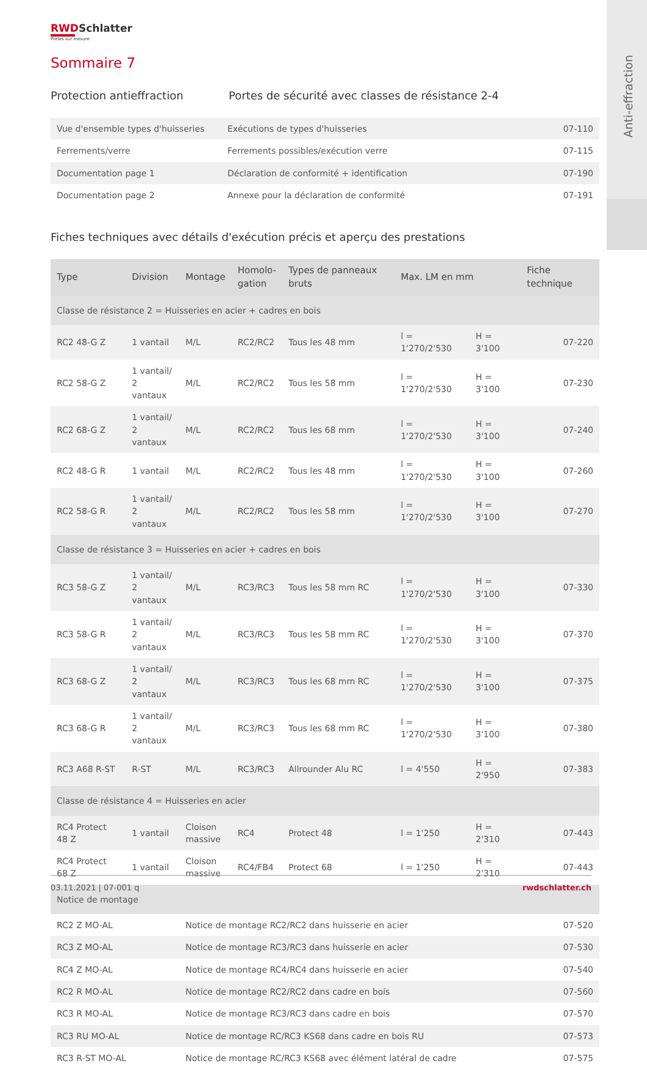Anti-effraction
RWDSchlatter
Portes sur mesure
Sommaire 7
Protection antieffraction Portes de sécurité avec classes de résistance 2-4
| Vue d'ensemble types d'huisseries | Exécutions de types d'huisseries | 07-110 |
| Ferrements/verre | Ferrements possibles/exécution verre | 07-115 |
| Documentation page 1 | Déclaration de conformité + identification | 07-190 |
| Documentation page 2 | Annexe pour la déclaration de conformité | 07-191 |
Fiches techniques avec détails d'exécution précis et aperçu des prestations
| Type | Division | Montage | Homolo- gation | Types de panneaux bruts | Max. LM en mm | | Fiche technique |
| --- | --- | --- | --- | --- | --- | --- | --- |
| Classe de résistance 2 = Huisseries en acier + cadres en bois | | | | | | | |
| RC2 48-G Z | 1 vantail | M/L | RC2/RC2 | Tous les 48 mm | l = 1'270/2'530 | H = 3'100 | 07-220 |
| RC2 58-G Z | 1 vantail/ 2 vantaux | M/L | RC2/RC2 | Tous les 58 mm | l = 1'270/2'530 | H = 3'100 | 07-230 |
| RC2 68-G Z | 1 vantail/ 2 vantaux | M/L | RC2/RC2 | Tous les 68 mm | l = 1'270/2'530 | H = 3'100 | 07-240 |
| RC2 48-G R | 1 vantail | M/L | RC2/RC2 | Tous les 48 mm | l = 1'270/2'530 | H = 3'100 | 07-260 |
| RC2 58-G R | 1 vantail/ 2 vantaux | M/L | RC2/RC2 | Tous les 58 mm | l = 1'270/2'530 | H = 3'100 | 07-270 |
| Classe de résistance 3 = Huisseries en acier + cadres en bois | | | | | | | |
| RC3 58-G Z | 1 vantail/ 2 vantaux | M/L | RC3/RC3 | Tous les 58 mm RC | l = 1'270/2'530 | H = 3'100 | 07-330 |
| RC3 58-G R | 1 vantail/ 2 vantaux | M/L | RC3/RC3 | Tous les 58 mm RC | l = 1'270/2'530 | H = 3'100 | 07-370 |
| RC3 68-G Z | 1 vantail/ 2 vantaux | M/L | RC3/RC3 | Tous les 68 mm RC | l = 1'270/2'530 | H = 3'100 | 07-375 |
| RC3 68-G R | 1 vantail/ 2 vantaux | M/L | RC3/RC3 | Tous les 68 mm RC | l = 1'270/2'530 | H = 3'100 | 07-380 |
| RC3 A68 R-ST | R-ST | M/L | RC3/RC3 | Allrounder Alu RC | l = 4'550 | H = 2'950 | 07-383 |
| Classe de résistance 4 = Huisseries en acier | | | | | | | |
| RC4 Protect 48 Z | 1 vantail | Cloison massive | RC4 | Protect 48 | l = 1'250 | H = 2'310 | 07-443 |
| RC4 Protect 68 Z | 1 vantail | Cloison massive | RC4/FB4 | Protect 68 | l = 1'250 | H = 2'310 | 07-443 |
| Notice de montage | | | | | | | |
| RC2 Z MO-AL | | Notice de montage RC2/RC2 dans huisserie en acier | | | | | 07-520 |
| RC3 Z MO-AL | | Notice de montage RC3/RC3 dans huisserie en acier | | | | | 07-530 |
| RC4 Z MO-AL | | Notice de montage RC4/RC4 dans huisserie en acier | | | | | 07-540 |
| RC2 R MO-AL | | Notice de montage RC2/RC2 dans cadre en bois | | | | | 07-560 |
| RC3 R MO-AL | | Notice de montage RC3/RC3 dans cadre en bois | | | | | 07-570 |
| RC3 RU MO-AL | | Notice de montage RC/RC3 KS68 dans cadre en bois RU | | | | | 07-573 |
| RC3 R-ST MO-AL | | Notice de montage RC/RC3 KS68 avec élément latéral de cadre | | | | | 07-575 |
03.11.2021 | 07-001 q rwdschlatter.ch